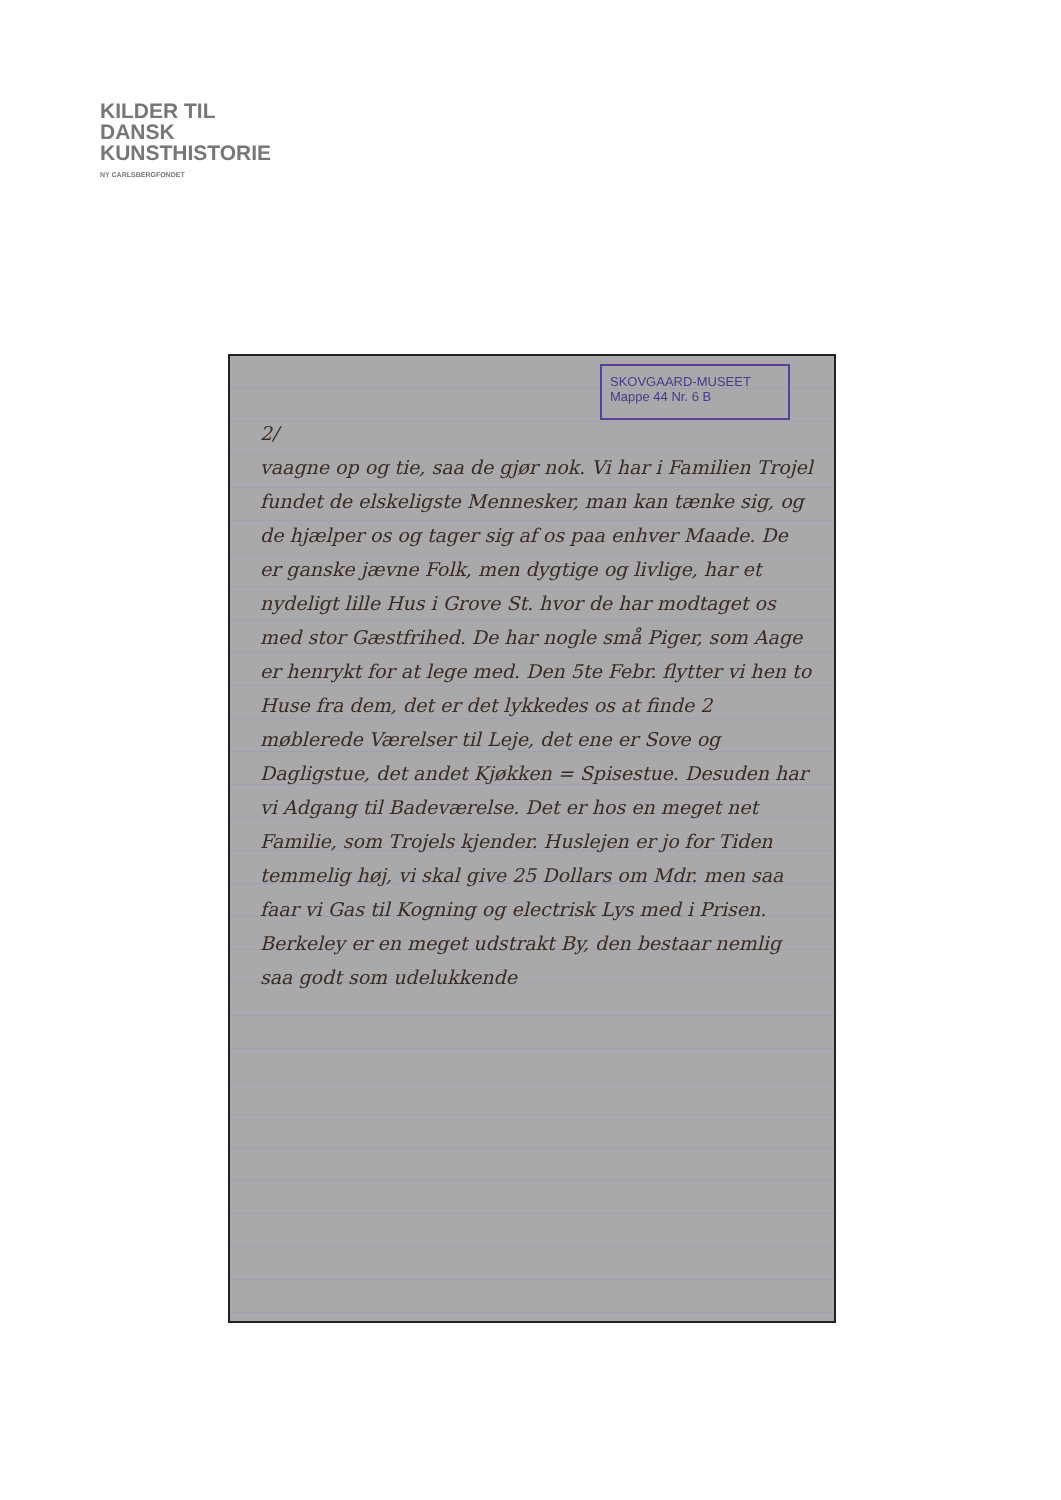KILDER TIL
DANSK
KUNSTHISTORIE
NY CARLSBERGFONDET
SKOVGAARD-MUSEET
Mappe 44 Nr. 6 B
2/
vaagne op og tie, saa de gjør nok. Vi har i Familien Trojel fundet de elskeligste Mennesker, man kan tænke sig, og de hjælper os og tager sig af os paa enhver Maade. De er ganske jævne Folk, men dygtige og livlige, har et nydeligt lille Hus i Grove St. hvor de har modtaget os med stor Gæstfrihed. De har nogle små Piger, som Aage er henrykt for at lege med. Den 5te Febr. flytter vi hen to Huse fra dem, det er det lykkedes os at finde 2 møblerede Værelser til Leje, det ene er Sove og Dagligstue, det andet Kjøkken = Spisestue. Desuden har vi Adgang til Badeværelse. Det er hos en meget net Familie, som Trojels kjender. Huslejen er jo for Tiden temmelig høj, vi skal give 25 Dollars om Mdr. men saa faar vi Gas til Kogning og electrisk Lys med i Prisen. Berkeley er en meget udstrakt By, den bestaar nemlig saa godt som udelukkende